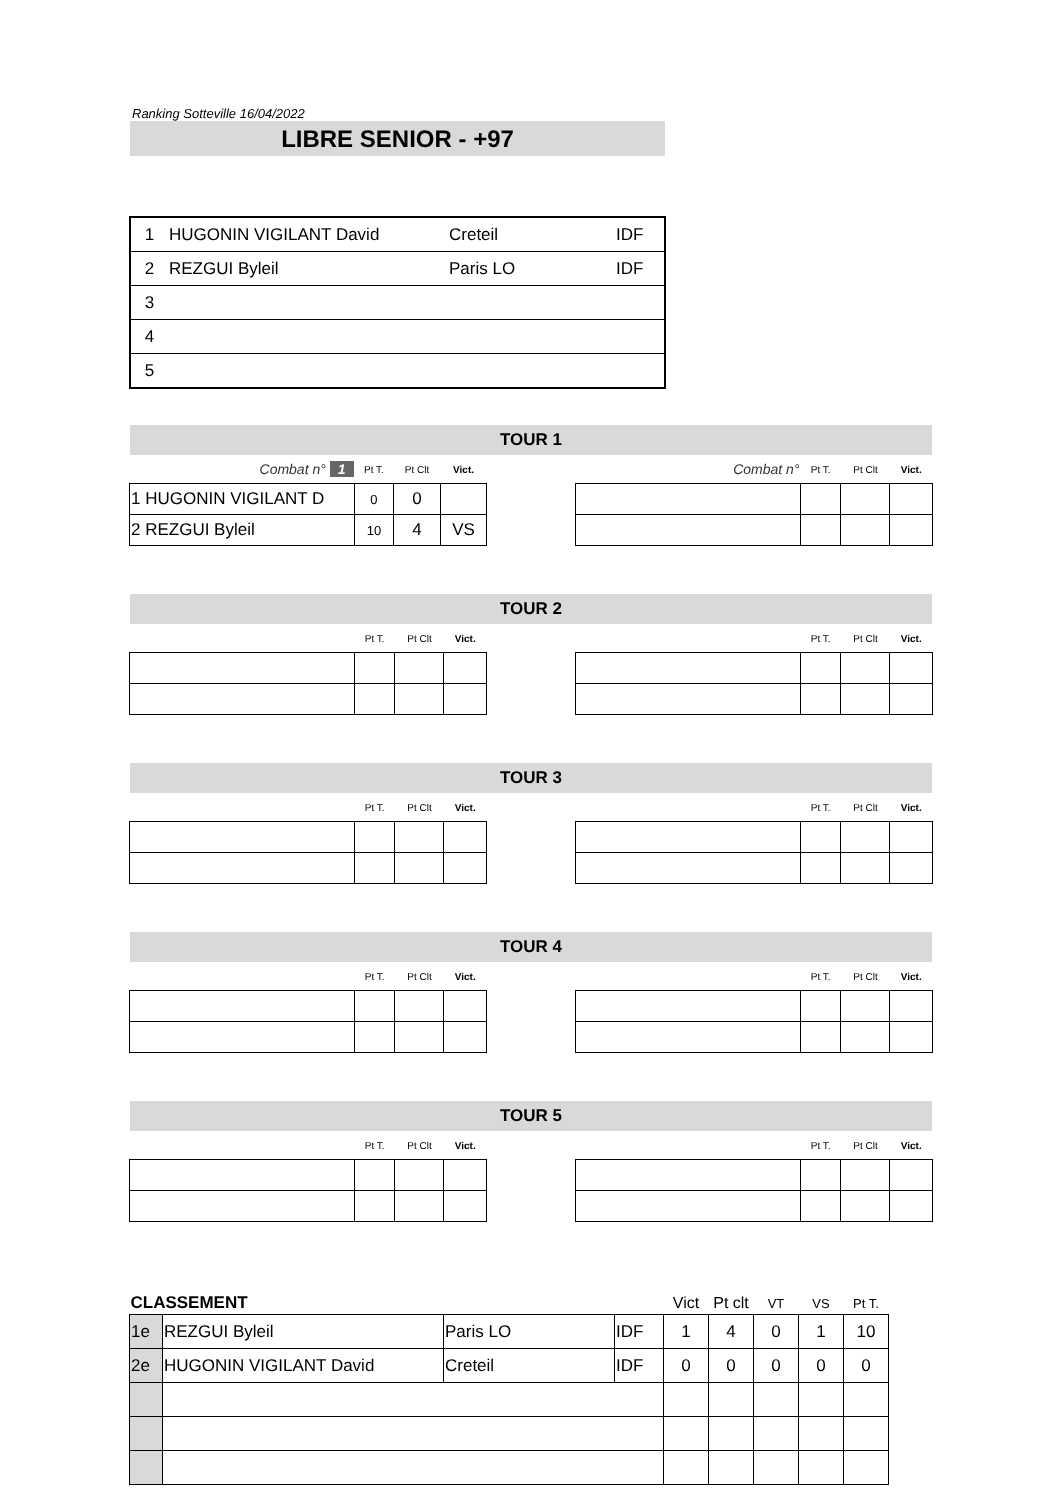Ranking Sotteville 16/04/2022
LIBRE SENIOR - +97
| 1 | HUGONIN VIGILANT David | Creteil | IDF |
| 2 | REZGUI Byleil | Paris LO | IDF |
| 3 | | | |
| 4 | | | |
| 5 | | | |
TOUR 1
| Combat n° 1 | Pt T. | Pt Clt | Vict. |
| --- | --- | --- | --- |
| 1 HUGONIN VIGILANT D | 0 | 0 | |
| 2 REZGUI Byleil | 10 | 4 | VS |
| Combat n° | Pt T. | Pt Clt | Vict. |
| --- | --- | --- | --- |
TOUR 2
| | Pt T. | Pt Clt | Vict. |
| --- | --- | --- | --- |
| | Pt T. | Pt Clt | Vict. |
| --- | --- | --- | --- |
TOUR 3
| | Pt T. | Pt Clt | Vict. |
| --- | --- | --- | --- |
| | Pt T. | Pt Clt | Vict. |
| --- | --- | --- | --- |
TOUR 4
| | Pt T. | Pt Clt | Vict. |
| --- | --- | --- | --- |
| | Pt T. | Pt Clt | Vict. |
| --- | --- | --- | --- |
TOUR 5
| | Pt T. | Pt Clt | Vict. |
| --- | --- | --- | --- |
| | Pt T. | Pt Clt | Vict. |
| --- | --- | --- | --- |
| CLASSEMENT | | | | Vict | Pt clt | VT | VS | Pt T. |
| --- | --- | --- | --- | --- | --- | --- | --- | --- |
| 1e | REZGUI Byleil | Paris LO | IDF | 1 | 4 | 0 | 1 | 10 |
| 2e | HUGONIN VIGILANT David | Creteil | IDF | 0 | 0 | 0 | 0 | 0 |